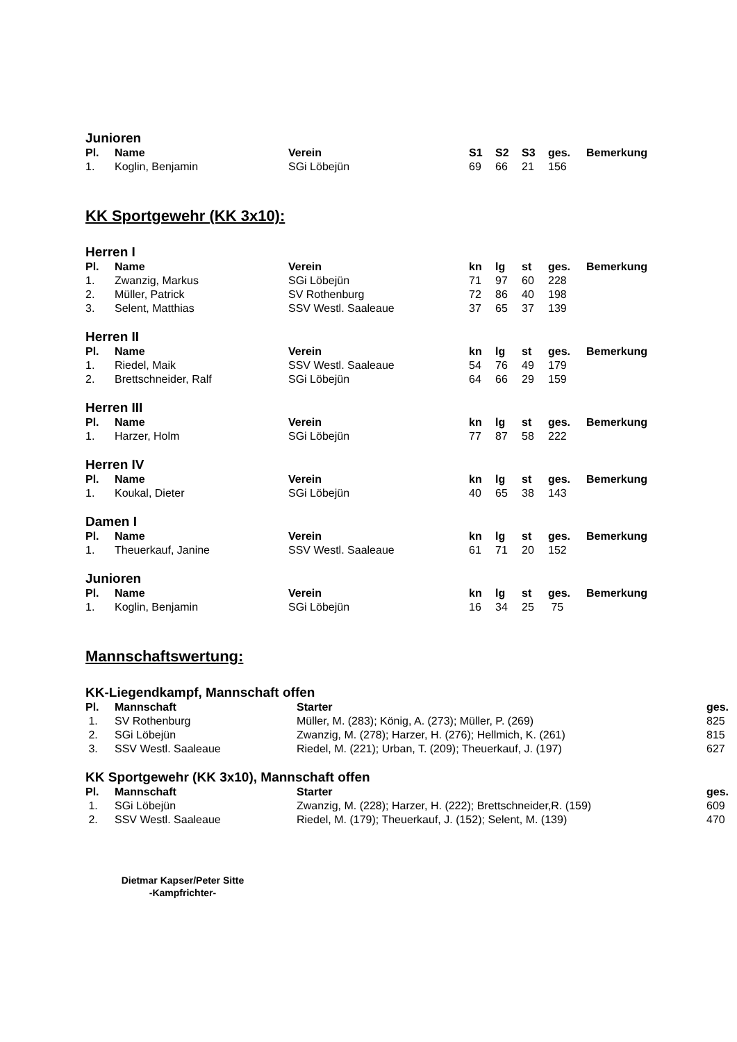Junioren
| Pl. | Name | Verein | S1 | S2 | S3 | ges. | Bemerkung |
| --- | --- | --- | --- | --- | --- | --- | --- |
| 1. | Koglin, Benjamin | SGi Löbejün | 69 | 66 | 21 | 156 | |
KK Sportgewehr (KK 3x10):
Herren I
| Pl. | Name | Verein | kn | lg | st | ges. | Bemerkung |
| --- | --- | --- | --- | --- | --- | --- | --- |
| 1. | Zwanzig, Markus | SGi Löbejün | 71 | 97 | 60 | 228 | |
| 2. | Müller, Patrick | SV Rothenburg | 72 | 86 | 40 | 198 | |
| 3. | Selent, Matthias | SSV Westl. Saaleaue | 37 | 65 | 37 | 139 | |
Herren II
| Pl. | Name | Verein | kn | lg | st | ges. | Bemerkung |
| --- | --- | --- | --- | --- | --- | --- | --- |
| 1. | Riedel, Maik | SSV Westl. Saaleaue | 54 | 76 | 49 | 179 | |
| 2. | Brettschneider, Ralf | SGi Löbejün | 64 | 66 | 29 | 159 | |
Herren III
| Pl. | Name | Verein | kn | lg | st | ges. | Bemerkung |
| --- | --- | --- | --- | --- | --- | --- | --- |
| 1. | Harzer, Holm | SGi Löbejün | 77 | 87 | 58 | 222 | |
Herren IV
| Pl. | Name | Verein | kn | lg | st | ges. | Bemerkung |
| --- | --- | --- | --- | --- | --- | --- | --- |
| 1. | Koukal, Dieter | SGi Löbejün | 40 | 65 | 38 | 143 | |
Damen I
| Pl. | Name | Verein | kn | lg | st | ges. | Bemerkung |
| --- | --- | --- | --- | --- | --- | --- | --- |
| 1. | Theuerkauf, Janine | SSV Westl. Saaleaue | 61 | 71 | 20 | 152 | |
Junioren
| Pl. | Name | Verein | kn | lg | st | ges. | Bemerkung |
| --- | --- | --- | --- | --- | --- | --- | --- |
| 1. | Koglin, Benjamin | SGi Löbejün | 16 | 34 | 25 | 75 | |
Mannschaftswertung:
KK-Liegendkampf, Mannschaft offen
| Pl. | Mannschaft | Starter | ges. |
| --- | --- | --- | --- |
| 1. | SV Rothenburg | Müller, M. (283); König, A. (273); Müller, P. (269) | 825 |
| 2. | SGi Löbejün | Zwanzig, M. (278); Harzer, H. (276); Hellmich, K. (261) | 815 |
| 3. | SSV Westl. Saaleaue | Riedel, M. (221); Urban, T. (209); Theuerkauf, J. (197) | 627 |
KK Sportgewehr (KK 3x10), Mannschaft offen
| Pl. | Mannschaft | Starter | ges. |
| --- | --- | --- | --- |
| 1. | SGi Löbejün | Zwanzig, M. (228); Harzer, H. (222); Brettschneider,R. (159) | 609 |
| 2. | SSV Westl. Saaleaue | Riedel, M. (179); Theuerkauf, J. (152); Selent, M. (139) | 470 |
Dietmar Kapser/Peter Sitte
-Kampfrichter-